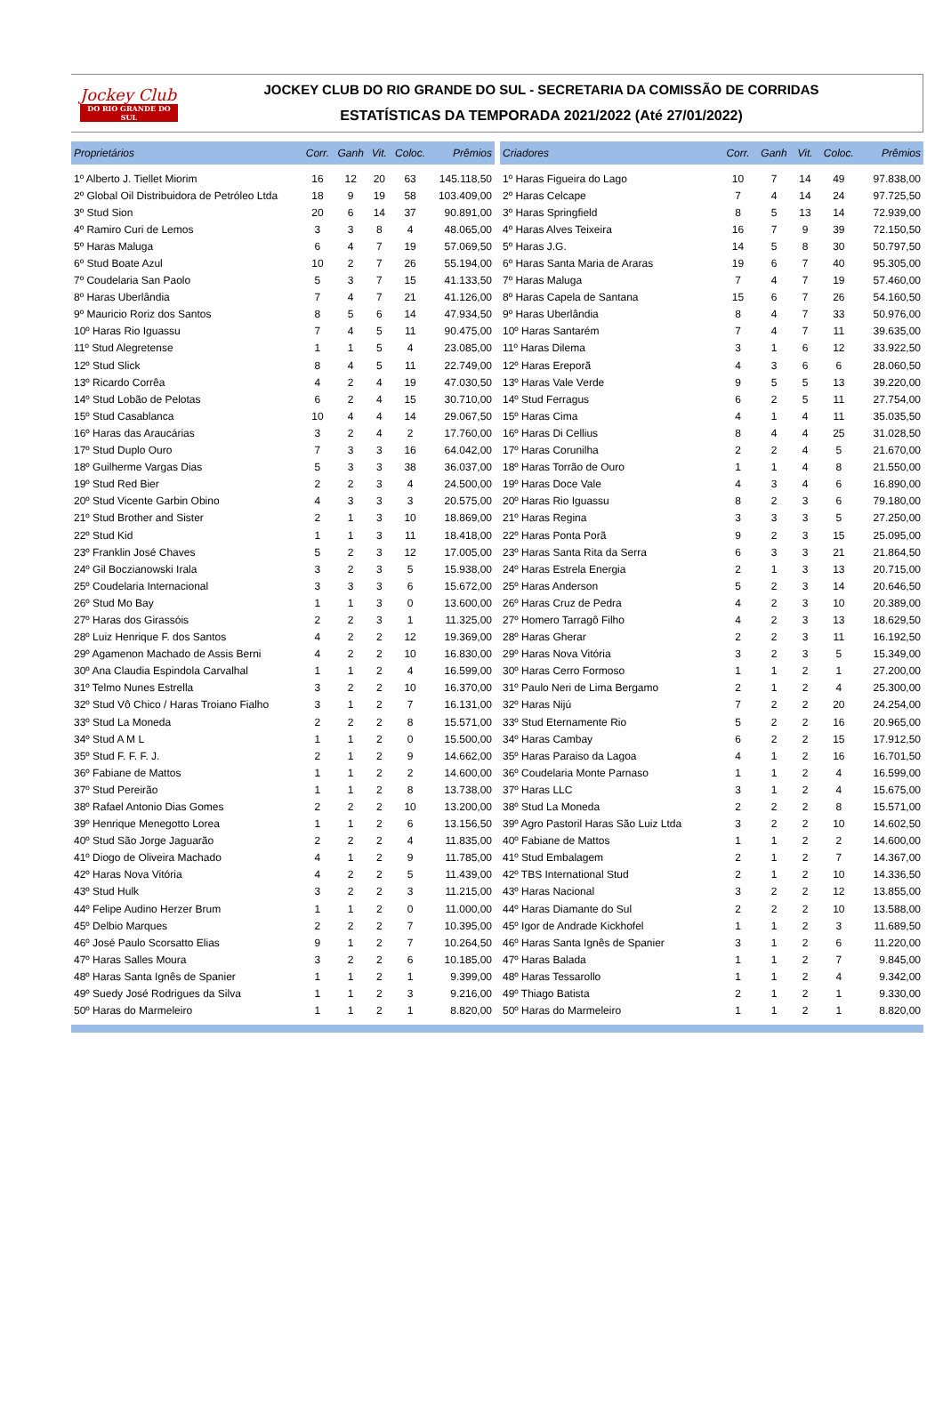Jockey Club
DO RIO GRANDE DO SUL
JOCKEY CLUB DO RIO GRANDE DO SUL - SECRETARIA DA COMISSÃO DE CORRIDAS
ESTATÍSTICAS DA TEMPORADA 2021/2022 (Até 27/01/2022)
| Proprietários | Corr. | Ganh | Vit. | Coloc. | Prêmios |
| --- | --- | --- | --- | --- | --- |
| 1º Alberto J. Tiellet Miorim | 16 | 12 | 20 | 63 | 145.118,50 |
| 2º Global Oil Distribuidora de Petróleo Ltda | 18 | 9 | 19 | 58 | 103.409,00 |
| 3º Stud Sion | 20 | 6 | 14 | 37 | 90.891,00 |
| 4º Ramiro Curi de Lemos | 3 | 3 | 8 | 4 | 48.065,00 |
| 5º Haras Maluga | 6 | 4 | 7 | 19 | 57.069,50 |
| 6º Stud Boate Azul | 10 | 2 | 7 | 26 | 55.194,00 |
| 7º Coudelaria San Paolo | 5 | 3 | 7 | 15 | 41.133,50 |
| 8º Haras Uberlândia | 7 | 4 | 7 | 21 | 41.126,00 |
| 9º Mauricio Roriz dos Santos | 8 | 5 | 6 | 14 | 47.934,50 |
| 10º Haras Rio Iguassu | 7 | 4 | 5 | 11 | 90.475,00 |
| 11º Stud Alegretense | 1 | 1 | 5 | 4 | 23.085,00 |
| 12º Stud Slick | 8 | 4 | 5 | 11 | 22.749,00 |
| 13º Ricardo Corrêa | 4 | 2 | 4 | 19 | 47.030,50 |
| 14º Stud Lobão de Pelotas | 6 | 2 | 4 | 15 | 30.710,00 |
| 15º Stud Casablanca | 10 | 4 | 4 | 14 | 29.067,50 |
| 16º Haras das Araucárias | 3 | 2 | 4 | 2 | 17.760,00 |
| 17º Stud Duplo Ouro | 7 | 3 | 3 | 16 | 64.042,00 |
| 18º Guilherme Vargas Dias | 5 | 3 | 3 | 38 | 36.037,00 |
| 19º Stud Red Bier | 2 | 2 | 3 | 4 | 24.500,00 |
| 20º Stud Vicente Garbin Obino | 4 | 3 | 3 | 3 | 20.575,00 |
| 21º Stud Brother and Sister | 2 | 1 | 3 | 10 | 18.869,00 |
| 22º Stud Kid | 1 | 1 | 3 | 11 | 18.418,00 |
| 23º Franklin José Chaves | 5 | 2 | 3 | 12 | 17.005,00 |
| 24º Gil Boczianowski Irala | 3 | 2 | 3 | 5 | 15.938,00 |
| 25º Coudelaria Internacional | 3 | 3 | 3 | 6 | 15.672,00 |
| 26º Stud Mo Bay | 1 | 1 | 3 | 0 | 13.600,00 |
| 27º Haras dos Girassóis | 2 | 2 | 3 | 1 | 11.325,00 |
| 28º Luiz Henrique F. dos Santos | 4 | 2 | 2 | 12 | 19.369,00 |
| 29º Agamenon Machado de Assis Berni | 4 | 2 | 2 | 10 | 16.830,00 |
| 30º Ana Claudia Espindola Carvalhal | 1 | 1 | 2 | 4 | 16.599,00 |
| 31º Telmo Nunes Estrella | 3 | 2 | 2 | 10 | 16.370,00 |
| 32º Stud Vô Chico / Haras Troiano Fialho | 3 | 1 | 2 | 7 | 16.131,00 |
| 33º Stud La Moneda | 2 | 2 | 2 | 8 | 15.571,00 |
| 34º Stud A M L | 1 | 1 | 2 | 0 | 15.500,00 |
| 35º Stud F. F. F. J. | 2 | 1 | 2 | 9 | 14.662,00 |
| 36º Fabiane de Mattos | 1 | 1 | 2 | 2 | 14.600,00 |
| 37º Stud Pereirão | 1 | 1 | 2 | 8 | 13.738,00 |
| 38º Rafael Antonio Dias Gomes | 2 | 2 | 2 | 10 | 13.200,00 |
| 39º Henrique Menegotto Lorea | 1 | 1 | 2 | 6 | 13.156,50 |
| 40º Stud São Jorge Jaguarão | 2 | 2 | 2 | 4 | 11.835,00 |
| 41º Diogo de Oliveira Machado | 4 | 1 | 2 | 9 | 11.785,00 |
| 42º Haras Nova Vitória | 4 | 2 | 2 | 5 | 11.439,00 |
| 43º Stud Hulk | 3 | 2 | 2 | 3 | 11.215,00 |
| 44º Felipe Audino Herzer Brum | 1 | 1 | 2 | 0 | 11.000,00 |
| 45º Delbio Marques | 2 | 2 | 2 | 7 | 10.395,00 |
| 46º José Paulo Scorsatto Elias | 9 | 1 | 2 | 7 | 10.264,50 |
| 47º Haras Salles Moura | 3 | 2 | 2 | 6 | 10.185,00 |
| 48º Haras Santa Ignês de Spanier | 1 | 1 | 2 | 1 | 9.399,00 |
| 49º Suedy José Rodrigues da Silva | 1 | 1 | 2 | 3 | 9.216,00 |
| 50º Haras do Marmeleiro | 1 | 1 | 2 | 1 | 8.820,00 |
| Criadores | Corr. | Ganh | Vit. | Coloc. | Prêmios |
| --- | --- | --- | --- | --- | --- |
| 1º Haras Figueira do Lago | 10 | 7 | 14 | 49 | 97.838,00 |
| 2º Haras Celcape | 7 | 4 | 14 | 24 | 97.725,50 |
| 3º Haras Springfield | 8 | 5 | 13 | 14 | 72.939,00 |
| 4º Haras Alves Teixeira | 16 | 7 | 9 | 39 | 72.150,50 |
| 5º Haras J.G. | 14 | 5 | 8 | 30 | 50.797,50 |
| 6º Haras Santa Maria de Araras | 19 | 6 | 7 | 40 | 95.305,00 |
| 7º Haras Maluga | 7 | 4 | 7 | 19 | 57.460,00 |
| 8º Haras Capela de Santana | 15 | 6 | 7 | 26 | 54.160,50 |
| 9º Haras Uberlândia | 8 | 4 | 7 | 33 | 50.976,00 |
| 10º Haras Santarém | 7 | 4 | 7 | 11 | 39.635,00 |
| 11º Haras Dilema | 3 | 1 | 6 | 12 | 33.922,50 |
| 12º Haras Ereporã | 4 | 3 | 6 | 6 | 28.060,50 |
| 13º Haras Vale Verde | 9 | 5 | 5 | 13 | 39.220,00 |
| 14º Stud Ferragus | 6 | 2 | 5 | 11 | 27.754,00 |
| 15º Haras Cima | 4 | 1 | 4 | 11 | 35.035,50 |
| 16º Haras Di Cellius | 8 | 4 | 4 | 25 | 31.028,50 |
| 17º Haras Corunilha | 2 | 2 | 4 | 5 | 21.670,00 |
| 18º Haras Torrão de Ouro | 1 | 1 | 4 | 8 | 21.550,00 |
| 19º Haras Doce Vale | 4 | 3 | 4 | 6 | 16.890,00 |
| 20º Haras Rio Iguassu | 8 | 2 | 3 | 6 | 79.180,00 |
| 21º Haras Regina | 3 | 3 | 3 | 5 | 27.250,00 |
| 22º Haras Ponta Porã | 9 | 2 | 3 | 15 | 25.095,00 |
| 23º Haras Santa Rita da Serra | 6 | 3 | 3 | 21 | 21.864,50 |
| 24º Haras Estrela Energia | 2 | 1 | 3 | 13 | 20.715,00 |
| 25º Haras Anderson | 5 | 2 | 3 | 14 | 20.646,50 |
| 26º Haras Cruz de Pedra | 4 | 2 | 3 | 10 | 20.389,00 |
| 27º Homero Tarragô Filho | 4 | 2 | 3 | 13 | 18.629,50 |
| 28º Haras Gherar | 2 | 2 | 3 | 11 | 16.192,50 |
| 29º Haras Nova Vitória | 3 | 2 | 3 | 5 | 15.349,00 |
| 30º Haras Cerro Formoso | 1 | 1 | 2 | 1 | 27.200,00 |
| 31º Paulo Neri de Lima Bergamo | 2 | 1 | 2 | 4 | 25.300,00 |
| 32º Haras Nijú | 7 | 2 | 2 | 20 | 24.254,00 |
| 33º Stud Eternamente Rio | 5 | 2 | 2 | 16 | 20.965,00 |
| 34º Haras Cambay | 6 | 2 | 2 | 15 | 17.912,50 |
| 35º Haras Paraiso da Lagoa | 4 | 1 | 2 | 16 | 16.701,50 |
| 36º Coudelaria Monte Parnaso | 1 | 1 | 2 | 4 | 16.599,00 |
| 37º Haras LLC | 3 | 1 | 2 | 4 | 15.675,00 |
| 38º Stud La Moneda | 2 | 2 | 2 | 8 | 15.571,00 |
| 39º Agro Pastoril Haras São Luiz Ltda | 3 | 2 | 2 | 10 | 14.602,50 |
| 40º Fabiane de Mattos | 1 | 1 | 2 | 2 | 14.600,00 |
| 41º Stud Embalagem | 2 | 1 | 2 | 7 | 14.367,00 |
| 42º TBS International Stud | 2 | 1 | 2 | 10 | 14.336,50 |
| 43º Haras Nacional | 3 | 2 | 2 | 12 | 13.855,00 |
| 44º Haras Diamante do Sul | 2 | 2 | 2 | 10 | 13.588,00 |
| 45º Igor de Andrade Kickhofel | 1 | 1 | 2 | 3 | 11.689,50 |
| 46º Haras Santa Ignês de Spanier | 3 | 1 | 2 | 6 | 11.220,00 |
| 47º Haras Balada | 1 | 1 | 2 | 7 | 9.845,00 |
| 48º Haras Tessarollo | 1 | 1 | 2 | 4 | 9.342,00 |
| 49º Thiago Batista | 2 | 1 | 2 | 1 | 9.330,00 |
| 50º Haras do Marmeleiro | 1 | 1 | 2 | 1 | 8.820,00 |